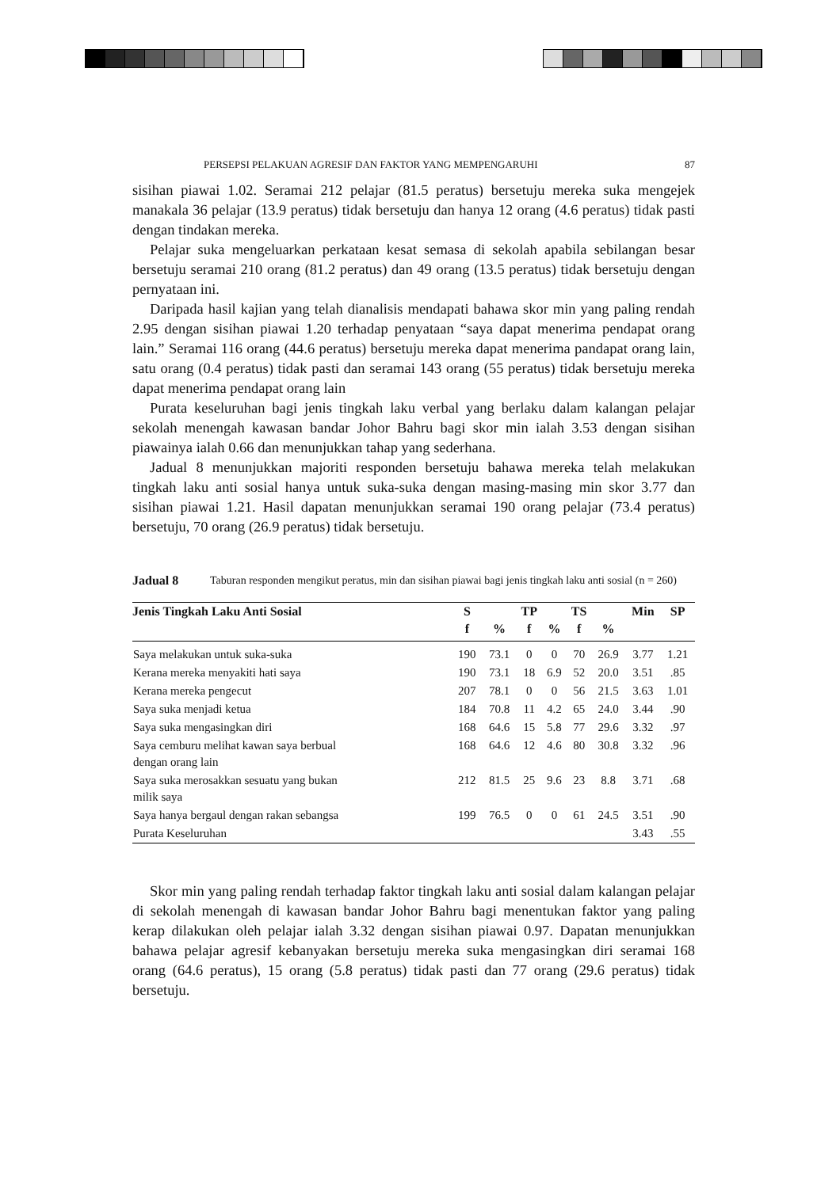PERSEPSI PELAKUAN AGRESIF DAN FAKTOR YANG MEMPENGARUHI 87
sisihan piawai 1.02. Seramai 212 pelajar (81.5 peratus) bersetuju mereka suka mengejek manakala 36 pelajar (13.9 peratus) tidak bersetuju dan hanya 12 orang (4.6 peratus) tidak pasti dengan tindakan mereka.
Pelajar suka mengeluarkan perkataan kesat semasa di sekolah apabila sebilangan besar bersetuju seramai 210 orang (81.2 peratus) dan 49 orang (13.5 peratus) tidak bersetuju dengan pernyataan ini.
Daripada hasil kajian yang telah dianalisis mendapati bahawa skor min yang paling rendah 2.95 dengan sisihan piawai 1.20 terhadap penyataan “saya dapat menerima pendapat orang lain.” Seramai 116 orang (44.6 peratus) bersetuju mereka dapat menerima pandapat orang lain, satu orang (0.4 peratus) tidak pasti dan seramai 143 orang (55 peratus) tidak bersetuju mereka dapat menerima pendapat orang lain
Purata keseluruhan bagi jenis tingkah laku verbal yang berlaku dalam kalangan pelajar sekolah menengah kawasan bandar Johor Bahru bagi skor min ialah 3.53 dengan sisihan piawainya ialah 0.66 dan menunjukkan tahap yang sederhana.
Jadual 8 menunjukkan majoriti responden bersetuju bahawa mereka telah melakukan tingkah laku anti sosial hanya untuk suka-suka dengan masing-masing min skor 3.77 dan sisihan piawai 1.21. Hasil dapatan menunjukkan seramai 190 orang pelajar (73.4 peratus) bersetuju, 70 orang (26.9 peratus) tidak bersetuju.
Jadual 8 Taburan responden mengikut peratus, min dan sisihan piawai bagi jenis tingkah laku anti sosial (n = 260)
| Jenis Tingkah Laku Anti Sosial | S | | TP | | TS | | Min | SP |
| --- | --- | --- | --- | --- | --- | --- | --- | --- |
| | f | % | f | % | f | % | | |
| Saya melakukan untuk suka-suka | 190 | 73.1 | 0 | 0 | 70 | 26.9 | 3.77 | 1.21 |
| Kerana mereka menyakiti hati saya | 190 | 73.1 | 18 | 6.9 | 52 | 20.0 | 3.51 | .85 |
| Kerana mereka pengecut | 207 | 78.1 | 0 | 0 | 56 | 21.5 | 3.63 | 1.01 |
| Saya suka menjadi ketua | 184 | 70.8 | 11 | 4.2 | 65 | 24.0 | 3.44 | .90 |
| Saya suka mengasingkan diri | 168 | 64.6 | 15 | 5.8 | 77 | 29.6 | 3.32 | .97 |
| Saya cemburu melihat kawan saya berbual dengan orang lain | 168 | 64.6 | 12 | 4.6 | 80 | 30.8 | 3.32 | .96 |
| Saya suka merosakkan sesuatu yang bukan milik saya | 212 | 81.5 | 25 | 9.6 | 23 | 8.8 | 3.71 | .68 |
| Saya hanya bergaul dengan rakan sebangsa | 199 | 76.5 | 0 | 0 | 61 | 24.5 | 3.51 | .90 |
| Purata Keseluruhan | | | | | | | 3.43 | .55 |
Skor min yang paling rendah terhadap faktor tingkah laku anti sosial dalam kalangan pelajar di sekolah menengah di kawasan bandar Johor Bahru bagi menentukan faktor yang paling kerap dilakukan oleh pelajar ialah 3.32 dengan sisihan piawai 0.97. Dapatan menunjukkan bahawa pelajar agresif kebanyakan bersetuju mereka suka mengasingkan diri seramai 168 orang (64.6 peratus), 15 orang (5.8 peratus) tidak pasti dan 77 orang (29.6 peratus) tidak bersetuju.